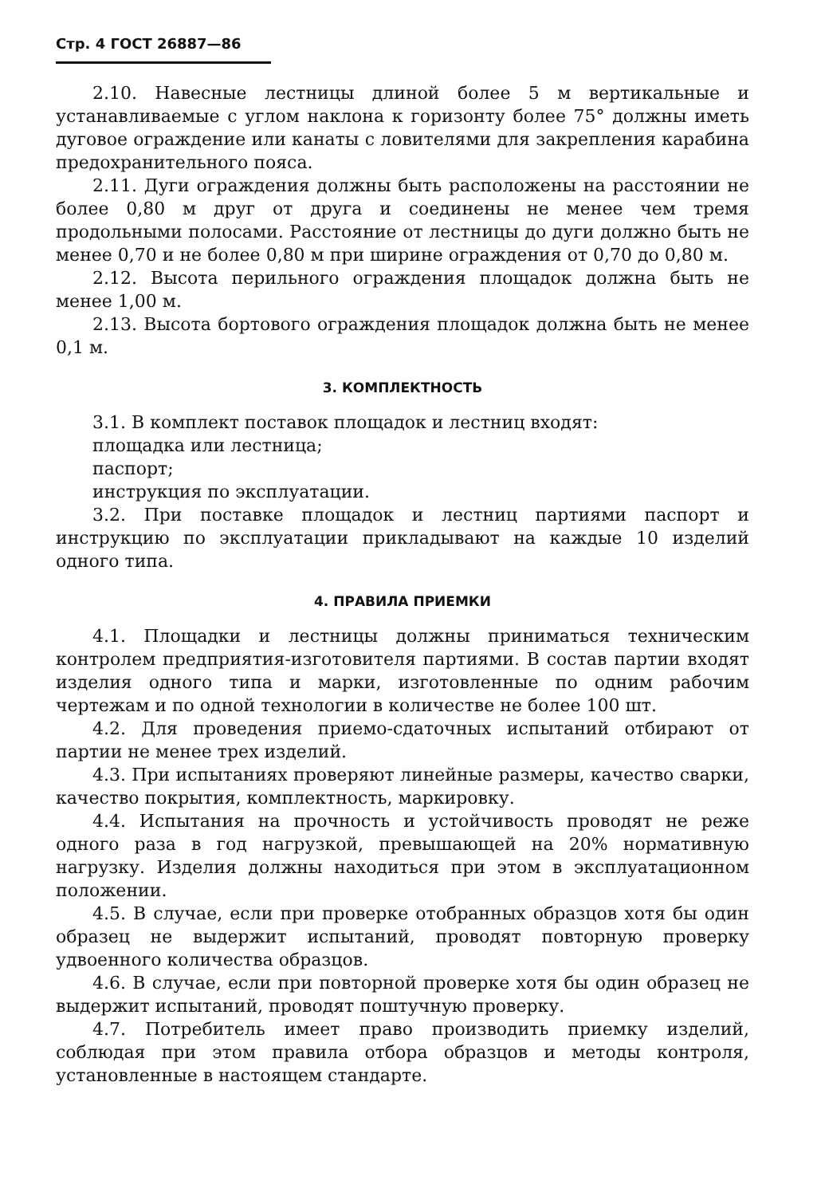Стр. 4 ГОСТ 26887—86
2.10. Навесные лестницы длиной более 5 м вертикальные и устанавливаемые с углом наклона к горизонту более 75° должны иметь дуговое ограждение или канаты с ловителями для закрепления карабина предохранительного пояса.
2.11. Дуги ограждения должны быть расположены на расстоянии не более 0,80 м друг от друга и соединены не менее чем тремя продольными полосами. Расстояние от лестницы до дуги должно быть не менее 0,70 и не более 0,80 м при ширине ограждения от 0,70 до 0,80 м.
2.12. Высота перильного ограждения площадок должна быть не менее 1,00 м.
2.13. Высота бортового ограждения площадок должна быть не менее 0,1 м.
3. КОМПЛЕКТНОСТЬ
3.1. В комплект поставок площадок и лестниц входят:
площадка или лестница;
паспорт;
инструкция по эксплуатации.
3.2. При поставке площадок и лестниц партиями паспорт и инструкцию по эксплуатации прикладывают на каждые 10 изделий одного типа.
4. ПРАВИЛА ПРИЕМКИ
4.1. Площадки и лестницы должны приниматься техническим контролем предприятия-изготовителя партиями. В состав партии входят изделия одного типа и марки, изготовленные по одним рабочим чертежам и по одной технологии в количестве не более 100 шт.
4.2. Для проведения приемо-сдаточных испытаний отбирают от партии не менее трех изделий.
4.3. При испытаниях проверяют линейные размеры, качество сварки, качество покрытия, комплектность, маркировку.
4.4. Испытания на прочность и устойчивость проводят не реже одного раза в год нагрузкой, превышающей на 20% нормативную нагрузку. Изделия должны находиться при этом в эксплуатационном положении.
4.5. В случае, если при проверке отобранных образцов хотя бы один образец не выдержит испытаний, проводят повторную проверку удвоенного количества образцов.
4.6. В случае, если при повторной проверке хотя бы один образец не выдержит испытаний, проводят поштучную проверку.
4.7. Потребитель имеет право производить приемку изделий, соблюдая при этом правила отбора образцов и методы контроля, установленные в настоящем стандарте.